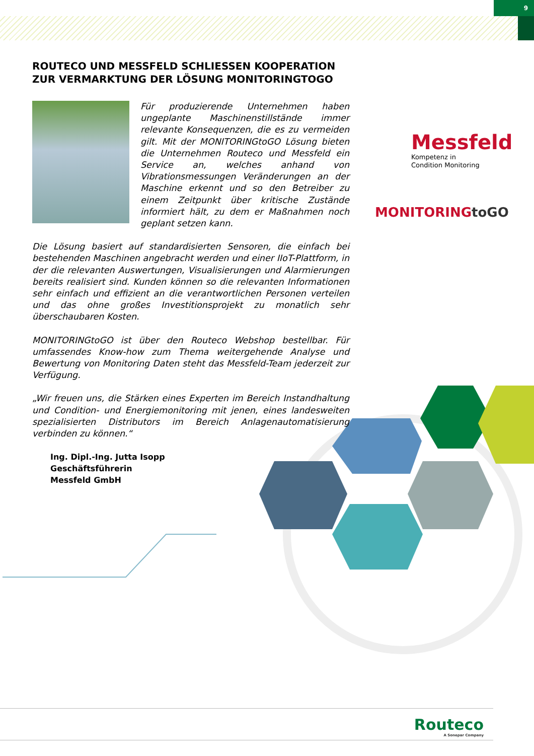9
ROUTECO UND MESSFELD SCHLIESSEN KOOPERATION ZUR VERMARKTUNG DER LÖSUNG MONITORINGTOGO
Für produzierende Unternehmen haben ungeplante Maschinenstillstände immer relevante Konsequenzen, die es zu vermeiden gilt. Mit der MONITORINGtoGO Lösung bieten die Unternehmen Routeco und Messfeld ein Service an, welches anhand von Vibrationsmessungen Veränderungen an der Maschine erkennt und so den Betreiber zu einem Zeitpunkt über kritische Zustände informiert hält, zu dem er Maßnahmen noch geplant setzen kann.
Die Lösung basiert auf standardisierten Sensoren, die einfach bei bestehenden Maschinen angebracht werden und einer IIoT-Plattform, in der die relevanten Auswertungen, Visualisierungen und Alarmierungen bereits realisiert sind. Kunden können so die relevanten Informationen sehr einfach und effizient an die verantwortlichen Personen verteilen und das ohne großes Investitionsprojekt zu monatlich sehr überschaubaren Kosten.
MONITORINGtoGO ist über den Routeco Webshop bestellbar. Für umfassendes Know-how zum Thema weitergehende Analyse und Bewertung von Monitoring Daten steht das Messfeld-Team jederzeit zur Verfügung.
„Wir freuen uns, die Stärken eines Experten im Bereich Instandhaltung und Condition- und Energiemonitoring mit jenen, eines landesweiten spezialisierten Distributors im Bereich Anlagenautomatisierung verbinden zu können.“
Ing. Dipl.-Ing. Jutta Isopp
Geschäftsführerin
Messfeld GmbH
Messfeld
Kompetenz in
Condition Monitoring
MONITORINGtoGO
Routeco
A Sonepar Company